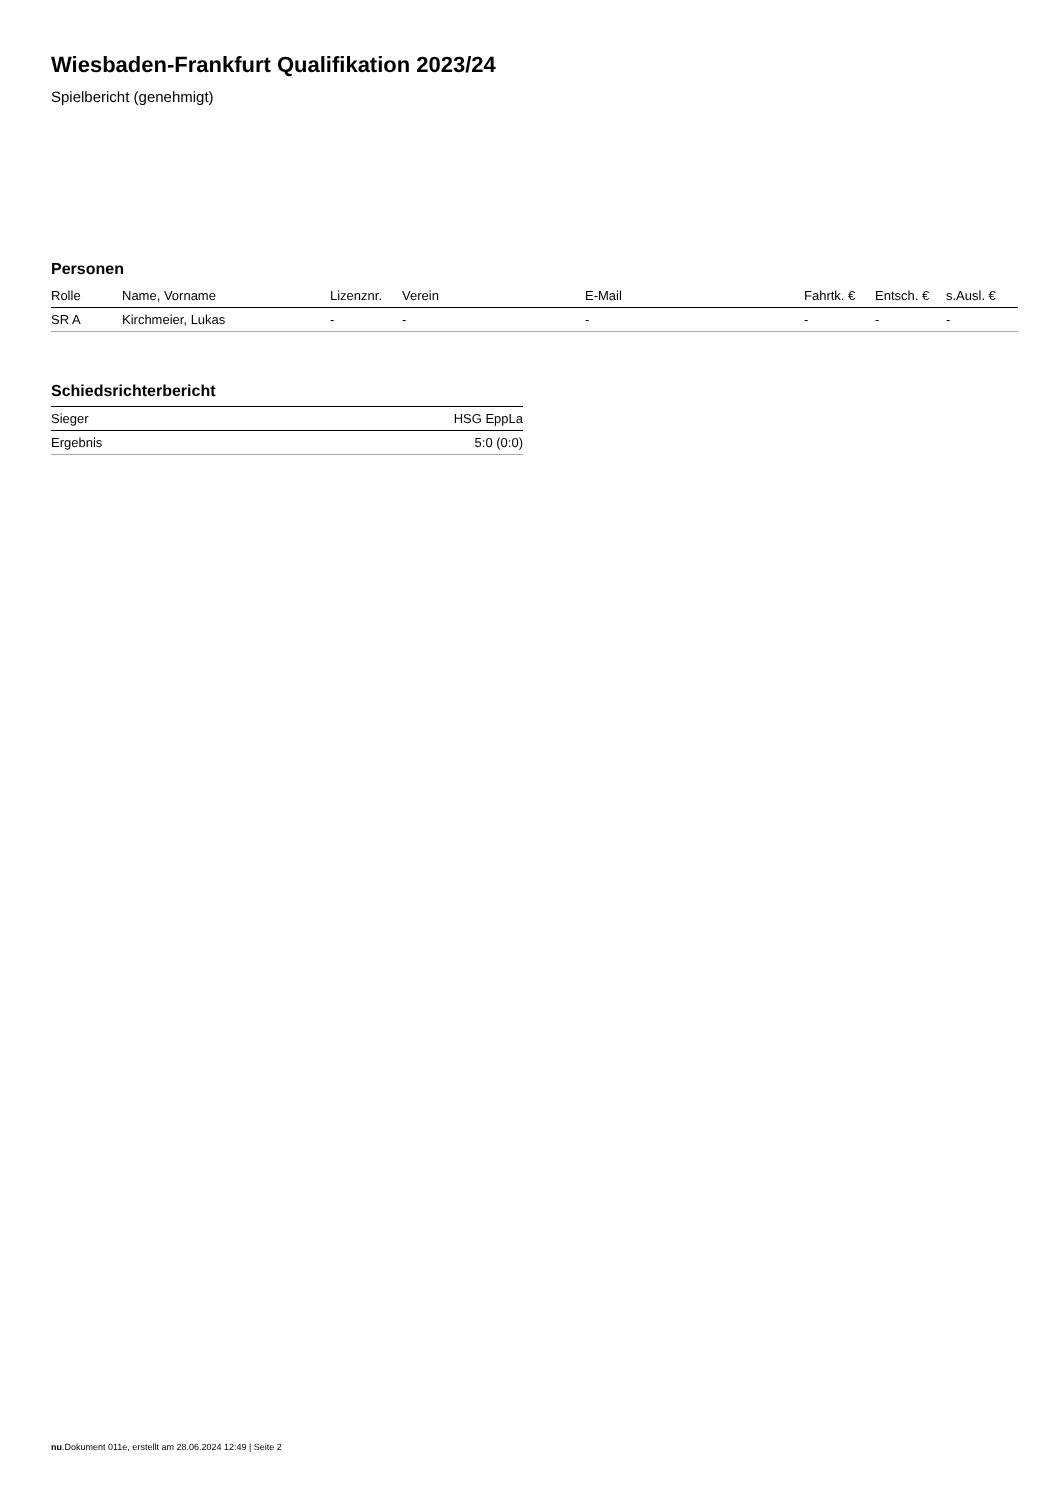Wiesbaden-Frankfurt Qualifikation 2023/24
Spielbericht (genehmigt)
Personen
| Rolle | Name, Vorname | Lizenznr. | Verein | E-Mail | Fahrtk. € | Entsch. € | s.Ausl. € |
| --- | --- | --- | --- | --- | --- | --- | --- |
| SR A | Kirchmeier, Lukas | - | - | - | - | - | - |
Schiedsrichterbericht
| Sieger | HSG EppLa |
| Ergebnis | 5:0 (0:0) |
nu.Dokument 011e, erstellt am 28.06.2024 12:49 | Seite 2